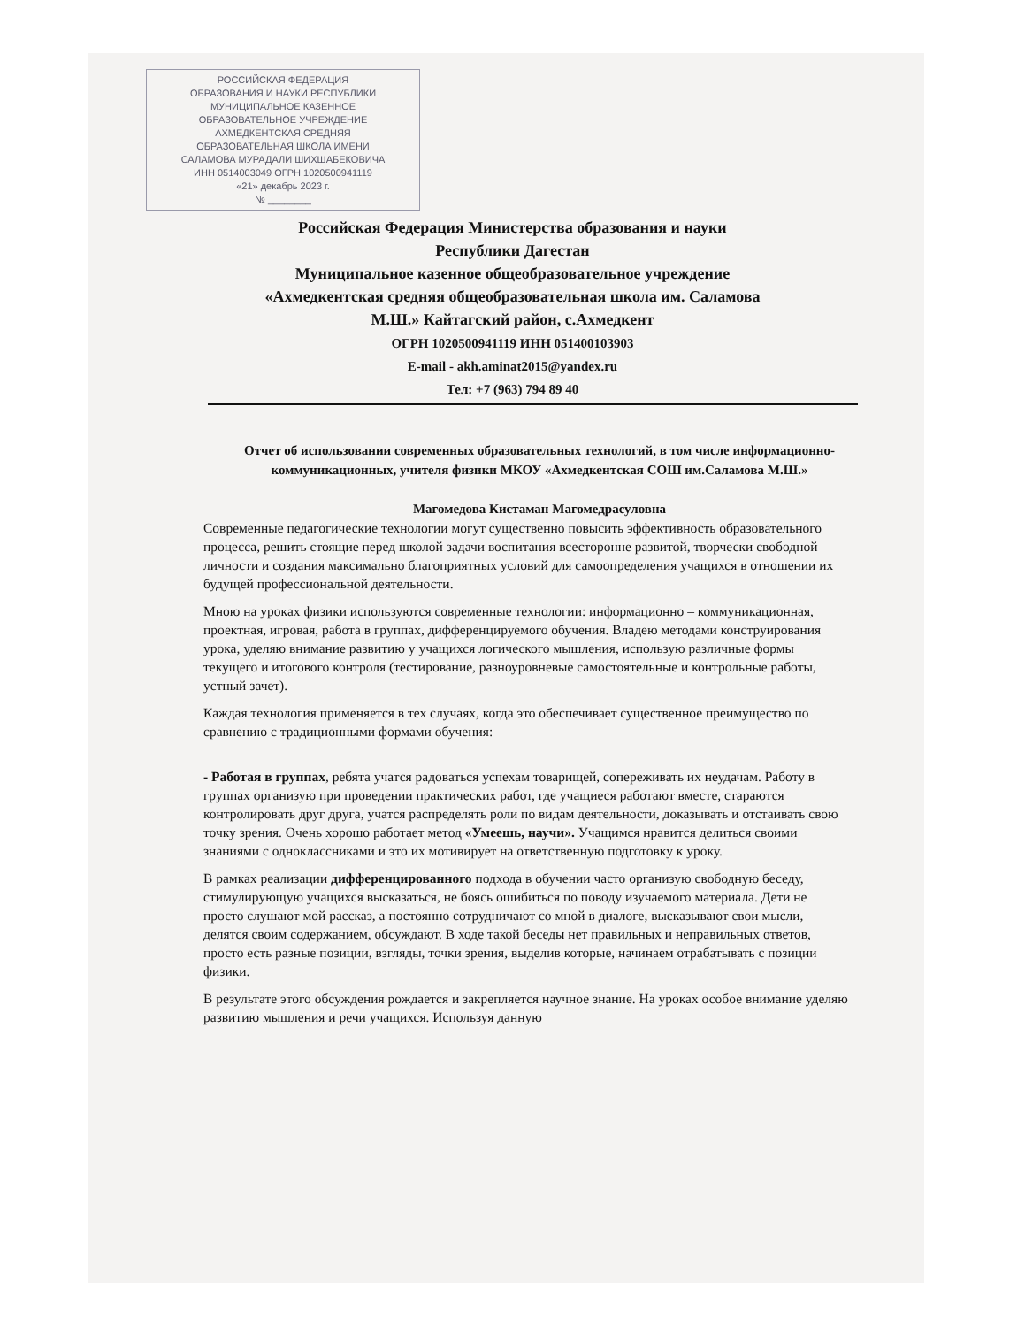РОССИЙСКАЯ ФЕДЕРАЦИЯ
ОБРАЗОВАНИЯ И НАУКИ РЕСПУБЛИКИ
МУНИЦИПАЛЬНОЕ КАЗЕННОЕ
ОБРАЗОВАТЕЛЬНОЕ УЧРЕЖДЕНИЕ
АХМЕДКЕНТСКАЯ СРЕДНЯЯ
ОБРАЗОВАТЕЛЬНАЯ ШКОЛА ИМЕНИ
САЛАМОВА МУРАДАЛИ ШИХШАБЕКОВИЧА
ИНН 0514003049 ОГРН 1020500941119
«21» декабрь 2023 г.
№ ________
Российская Федерация Министерства образования и науки
Республики Дагестан
Муниципальное казенное общеобразовательное учреждение
«Ахмедкентская средняя общеобразовательная школа им. Саламова
М.Ш.» Кайтагский район, с.Ахмедкент
ОГРН 1020500941119 ИНН 051400103903
E-mail - akh.aminat2015@yandex.ru
Тел: +7 (963) 794 89 40
Отчет об использовании современных образовательных технологий, в том числе информационно-коммуникационных, учителя физики МКОУ «Ахмедкентская СОШ им.Саламова М.Ш.»
Магомедова Кистаман Магомедрасуловна
Современные педагогические технологии могут существенно повысить эффективность образовательного процесса, решить стоящие перед школой задачи воспитания всесторонне развитой, творчески свободной личности и создания максимально благоприятных условий для самоопределения учащихся в отношении их будущей профессиональной деятельности.
Мною на уроках физики используются современные технологии: информационно – коммуникационная, проектная, игровая, работа в группах, дифференцируемого обучения. Владею методами конструирования урока, уделяю внимание развитию у учащихся логического мышления, использую различные формы текущего и итогового контроля (тестирование, разноуровневые самостоятельные и контрольные работы, устный зачет).
Каждая технология применяется в тех случаях, когда это обеспечивает существенное преимущество по сравнению с традиционными формами обучения:
- Работая в группах, ребята учатся радоваться успехам товарищей, сопереживать их неудачам. Работу в группах организую при проведении практических работ, где учащиеся работают вместе, стараются контролировать друг друга, учатся распределять роли по видам деятельности, доказывать и отстаивать свою точку зрения. Очень хорошо работает метод «Умеешь, научи». Учащимся нравится делиться своими знаниями с одноклассниками и это их мотивирует на ответственную подготовку к уроку.
В рамках реализации дифференцированного подхода в обучении часто организую свободную беседу, стимулирующую учащихся высказаться, не боясь ошибиться по поводу изучаемого материала. Дети не просто слушают мой рассказ, а постоянно сотрудничают со мной в диалоге, высказывают свои мысли, делятся своим содержанием, обсуждают. В ходе такой беседы нет правильных и неправильных ответов, просто есть разные позиции, взгляды, точки зрения, выделив которые, начинаем отрабатывать с позиции физики.
В результате этого обсуждения рождается и закрепляется научное знание. На уроках особое внимание уделяю развитию мышления и речи учащихся. Используя данную